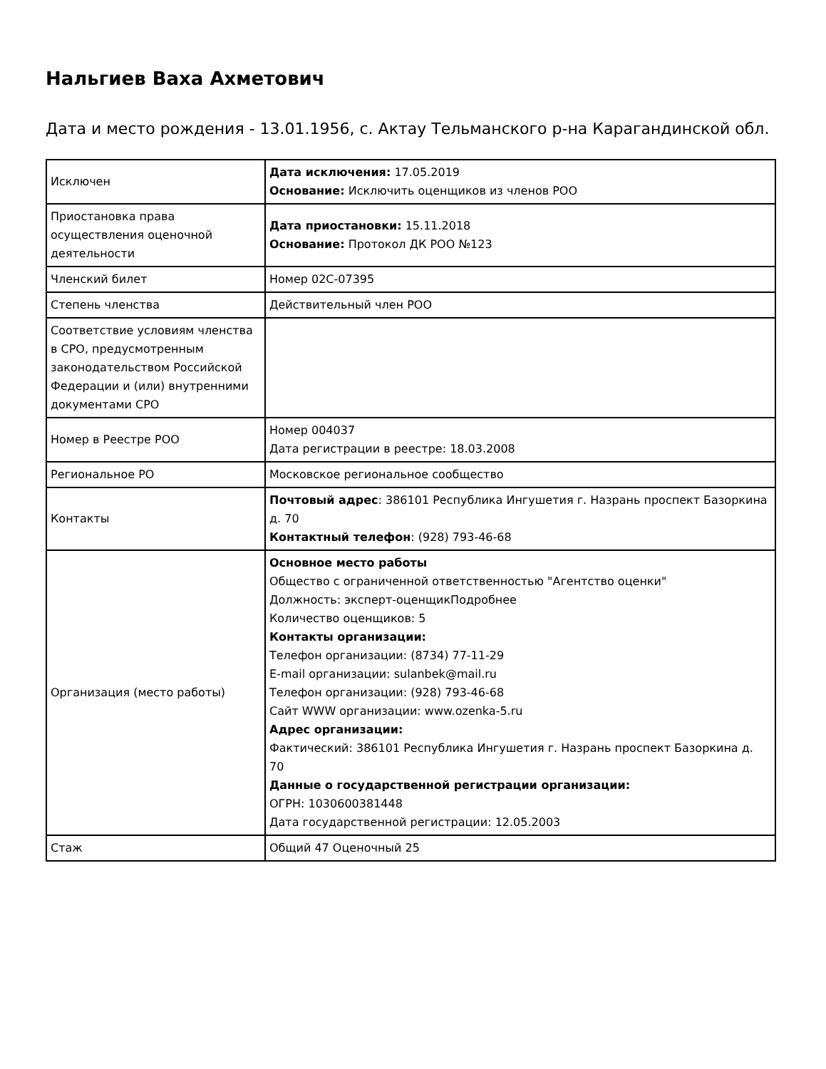Нальгиев Ваха Ахметович
Дата и место рождения - 13.01.1956, с. Актау Тельманского р-на Карагандинской обл.
| Исключен | Дата исключения: 17.05.2019 Основание: Исключить оценщиков из членов РОО |
| Приостановка права осуществления оценочной деятельности | Дата приостановки: 15.11.2018 Основание: Протокол ДК РОО №123 |
| Членский билет | Номер 02С-07395 |
| Степень членства | Действительный член РОО |
| Соответствие условиям членства в СРО, предусмотренным законодательством Российской Федерации и (или) внутренними документами СРО | |
| Номер в Реестре РОО | Номер 004037 Дата регистрации в реестре: 18.03.2008 |
| Региональное РО | Московское региональное сообщество |
| Контакты | Почтовый адрес : 386101 Республика Ингушетия г. Назрань проспект Базоркина д. 70 Контактный телефон : (928) 793-46-68 |
| Организация (место работы) | Основное место работы Общество с ограниченной ответственностью "Агентство оценки" Должность: эксперт-оценщикПодробнее Количество оценщиков: 5 Контакты организации: Телефон организации: (8734) 77-11-29 E-mail организации: sulanbek@mail.ru Телефон организации: (928) 793-46-68 Сайт WWW организации: www.ozenka-5.ru Адрес организации: Фактический: 386101 Республика Ингушетия г. Назрань проспект Базоркина д. 70 Данные о государственной регистрации организации: ОГРН: 1030600381448 Дата государственной регистрации: 12.05.2003 |
| Стаж | Общий 47 Оценочный 25 |